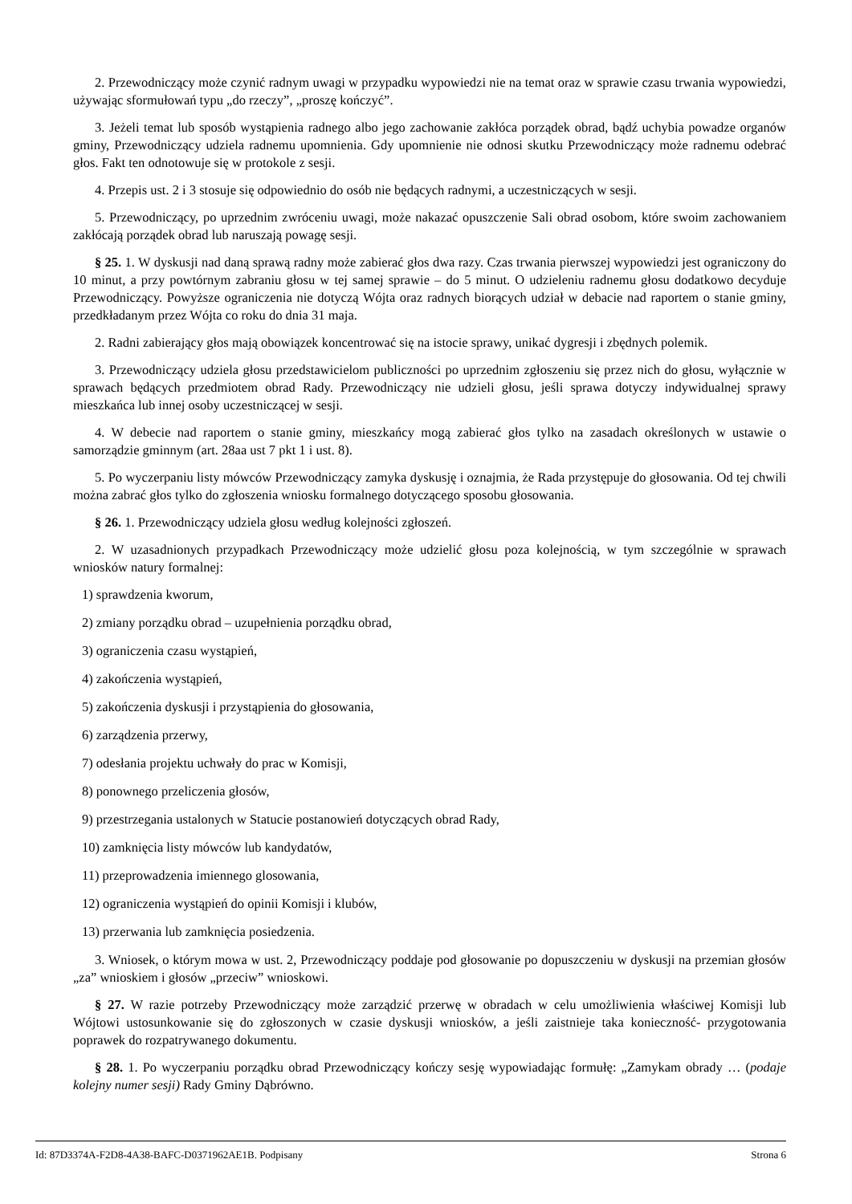2. Przewodniczący może czynić radnym uwagi w przypadku wypowiedzi nie na temat oraz w sprawie czasu trwania wypowiedzi, używając sformułowań typu „do rzeczy”, „proszę kończyć”.
3. Jeżeli temat lub sposób wystąpienia radnego albo jego zachowanie zakłóca porządek obrad, bądź uchybia powadze organów gminy, Przewodniczący udziela radnemu upomnienia. Gdy upomnienie nie odnosi skutku Przewodniczący może radnemu odebrać głos. Fakt ten odnotowuje się w protokole z sesji.
4. Przepis ust. 2 i 3 stosuje się odpowiednio do osób nie będących radnymi, a uczestniczących w sesji.
5. Przewodniczący, po uprzednim zwróceniu uwagi, może nakazać opuszczenie Sali obrad osobom, które swoim zachowaniem zakłócają porządek obrad lub naruszają powagę sesji.
§ 25. 1. W dyskusji nad daną sprawą radny może zabierać głos dwa razy. Czas trwania pierwszej wypowiedzi jest ograniczony do 10 minut, a przy powtórnym zabraniu głosu w tej samej sprawie – do 5 minut. O udzieleniu radnemu głosu dodatkowo decyduje Przewodniczący. Powyższe ograniczenia nie dotyczą Wójta oraz radnych biorących udział w debacie nad raportem o stanie gminy, przedkładanym przez Wójta co roku do dnia 31 maja.
2. Radni zabierający głos mają obowiązek koncentrować się na istocie sprawy, unikać dygresji i zbędnych polemik.
3. Przewodniczący udziela głosu przedstawicielom publiczności po uprzednim zgłoszeniu się przez nich do głosu, wyłącznie w sprawach będących przedmiotem obrad Rady. Przewodniczący nie udzieli głosu, jeśli sprawa dotyczy indywidualnej sprawy mieszkańca lub innej osoby uczestniczącej w sesji.
4. W debecie nad raportem o stanie gminy, mieszkańcy mogą zabierać głos tylko na zasadach określonych w ustawie o samorządzie gminnym (art. 28aa ust 7 pkt 1 i ust. 8).
5. Po wyczerpaniu listy mówców Przewodniczący zamyka dyskusję i oznajmia, że Rada przystępuje do głosowania. Od tej chwili można zabrać głos tylko do zgłoszenia wniosku formalnego dotyczącego sposobu głosowania.
§ 26. 1. Przewodniczący udziela głosu według kolejności zgłoszeń.
2. W uzasadnionych przypadkach Przewodniczący może udzielić głosu poza kolejnością, w tym szczególnie w sprawach wniosków natury formalnej:
1) sprawdzenia kworum,
2) zmiany porządku obrad – uzupełnienia porządku obrad,
3) ograniczenia czasu wystąpień,
4) zakończenia wystąpień,
5) zakończenia dyskusji i przystąpienia do głosowania,
6) zarządzenia przerwy,
7) odesłania projektu uchwały do prac w Komisji,
8) ponownego przeliczenia głosów,
9) przestrzegania ustalonych w Statucie postanowień dotyczących obrad Rady,
10) zamknięcia listy mówców lub kandydatów,
11) przeprowadzenia imiennego glosowania,
12) ograniczenia wystąpień do opinii Komisji i klubów,
13) przerwania lub zamknięcia posiedzenia.
3. Wniosek, o którym mowa w ust. 2, Przewodniczący poddaje pod głosowanie po dopuszczeniu w dyskusji na przemian głosów „za” wnioskiem i głosów „przeciw” wnioskowi.
§ 27. W razie potrzeby Przewodniczący może zarządzić przerwę w obradach w celu umożliwienia właściwej Komisji lub Wójtowi ustosunkowanie się do zgłoszonych w czasie dyskusji wniosków, a jeśli zaistnieje taka konieczność- przygotowania poprawek do rozpatrywanego dokumentu.
§ 28. 1. Po wyczerpaniu porządku obrad Przewodniczący kończy sesję wypowiadając formułę: „Zamykam obrady … (podaje kolejny numer sesji) Rady Gminy Dąbrówno.
Id: 87D3374A-F2D8-4A38-BAFC-D0371962AE1B. Podpisany Strona 6